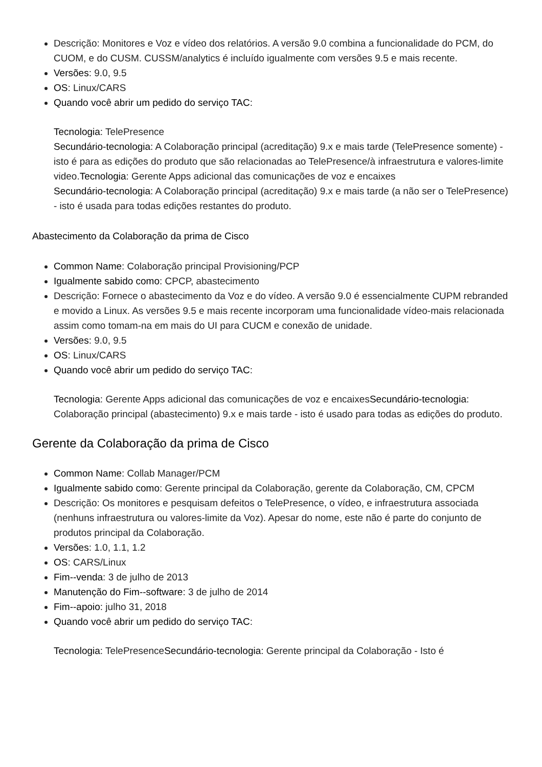Descrição: Monitores e Voz e vídeo dos relatórios. A versão 9.0 combina a funcionalidade do PCM, do CUOM, e do CUSM. CUSSM/analytics é incluído igualmente com versões 9.5 e mais recente.
Versões: 9.0, 9.5
OS: Linux/CARS
Quando você abrir um pedido do serviço TAC:
Tecnologia: TelePresence
Secundário-tecnologia: A Colaboração principal (acreditação) 9.x e mais tarde (TelePresence somente) - isto é para as edições do produto que são relacionadas ao TelePresence/à infraestrutura e valores-limite video.Tecnologia: Gerente Apps adicional das comunicações de voz e encaixes
Secundário-tecnologia: A Colaboração principal (acreditação) 9.x e mais tarde (a não ser o TelePresence) - isto é usada para todas edições restantes do produto.
Abastecimento da Colaboração da prima de Cisco
Common Name: Colaboração principal Provisioning/PCP
Igualmente sabido como: CPCP, abastecimento
Descrição: Fornece o abastecimento da Voz e do vídeo. A versão 9.0 é essencialmente CUPM rebranded e movido a Linux. As versões 9.5 e mais recente incorporam uma funcionalidade vídeo-mais relacionada assim como tomam-na em mais do UI para CUCM e conexão de unidade.
Versões: 9.0, 9.5
OS: Linux/CARS
Quando você abrir um pedido do serviço TAC:
Tecnologia: Gerente Apps adicional das comunicações de voz e encaixesSecundário-tecnologia: Colaboração principal (abastecimento) 9.x e mais tarde - isto é usado para todas as edições do produto.
Gerente da Colaboração da prima de Cisco
Common Name: Collab Manager/PCM
Igualmente sabido como: Gerente principal da Colaboração, gerente da Colaboração, CM, CPCM
Descrição: Os monitores e pesquisam defeitos o TelePresence, o vídeo, e infraestrutura associada (nenhuns infraestrutura ou valores-limite da Voz). Apesar do nome, este não é parte do conjunto de produtos principal da Colaboração.
Versões: 1.0, 1.1, 1.2
OS: CARS/Linux
Fim--venda: 3 de julho de 2013
Manutenção do Fim--software: 3 de julho de 2014
Fim--apoio: julho 31, 2018
Quando você abrir um pedido do serviço TAC:
Tecnologia: TelePresenceSecundário-tecnologia: Gerente principal da Colaboração - Isto é